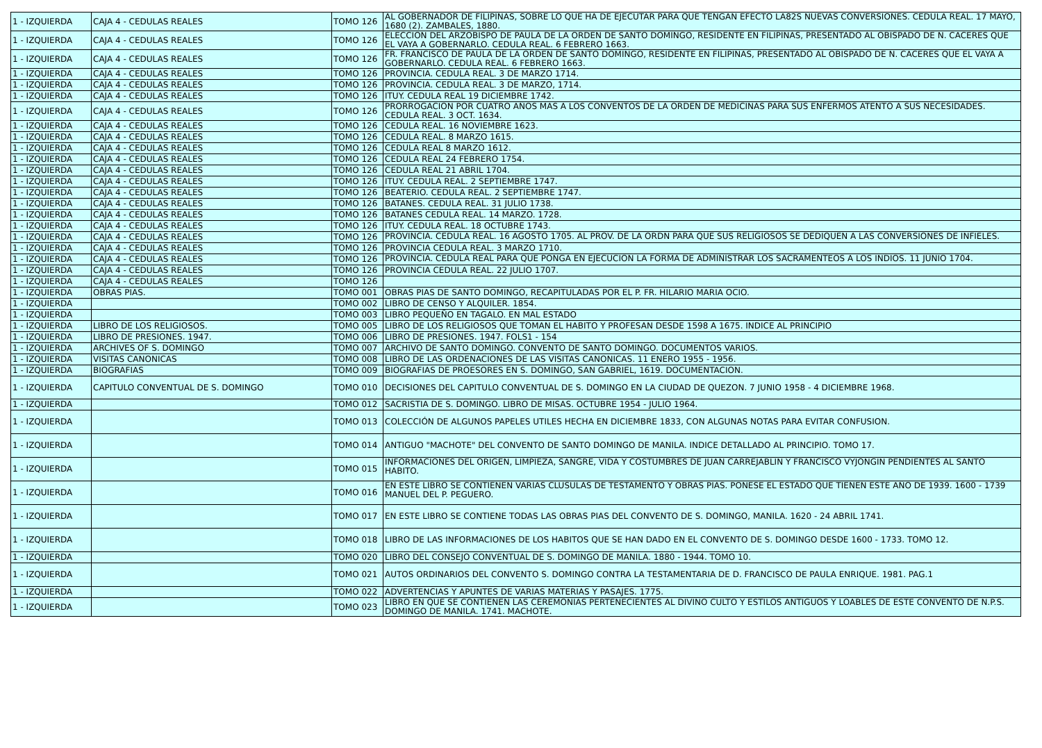| 1 - IZQUIERDA | CAJA 4 - CEDULAS REALES | TOMO 126 | AL GOBERNADOR DE FILIPINAS, SOBRE LO QUE HA DE EJECUTAR PARA QUE TENGAN EFECTO LA82S NUEVAS CONVERSIONES. CEDULA REAL. 17 MAYO, 1680 (2). ZAMBALES, 1880. |
| 1 - IZQUIERDA | CAJA 4 - CEDULAS REALES | TOMO 126 | ELECCION DEL ARZOBISPO DE PAULA DE LA ORDEN DE SANTO DOMINGO, RESIDENTE EN FILIPINAS, PRESENTADO AL OBISPADO DE N. CACERES QUE EL VAYA A GOBERNARLO. CEDULA REAL. 6 FEBRERO 1663. |
| 1 - IZQUIERDA | CAJA 4 - CEDULAS REALES | TOMO 126 | FR. FRANCISCO DE PAULA DE LA ORDEN DE SANTO DOMINGO, RESIDENTE EN FILIPINAS, PRESENTADO AL OBISPADO DE N. CACERES QUE EL VAYA A GOBERNARLO. CEDULA REAL. 6 FEBRERO 1663. |
| 1 - IZQUIERDA | CAJA 4 - CEDULAS REALES | TOMO 126 | PROVINCIA. CEDULA REAL. 3 DE MARZO 1714. |
| 1 - IZQUIERDA | CAJA 4 - CEDULAS REALES | TOMO 126 | PROVINCIA. CEDULA REAL. 3 DE MARZO, 1714. |
| 1 - IZQUIERDA | CAJA 4 - CEDULAS REALES | TOMO 126 | ITUY. CEDULA REAL 19 DICIEMBRE 1742. |
| 1 - IZQUIERDA | CAJA 4 - CEDULAS REALES | TOMO 126 | PRORROGACION POR CUATRO AÑOS MAS A LOS CONVENTOS DE LA ORDEN DE MEDICINAS PARA SUS ENFERMOS ATENTO A SUS NECESIDADES. CEDULA REAL. 3 OCT. 1634. |
| 1 - IZQUIERDA | CAJA 4 - CEDULAS REALES | TOMO 126 | CEDULA REAL. 16 NOVIEMBRE 1623. |
| 1 - IZQUIERDA | CAJA 4 - CEDULAS REALES | TOMO 126 | CEDULA REAL. 8 MARZO 1615. |
| 1 - IZQUIERDA | CAJA 4 - CEDULAS REALES | TOMO 126 | CEDULA REAL 8 MARZO 1612. |
| 1 - IZQUIERDA | CAJA 4 - CEDULAS REALES | TOMO 126 | CEDULA REAL 24 FEBRERO 1754. |
| 1 - IZQUIERDA | CAJA 4 - CEDULAS REALES | TOMO 126 | CEDULA REAL 21 ABRIL 1704. |
| 1 - IZQUIERDA | CAJA 4 - CEDULAS REALES | TOMO 126 | ITUY. CEDULA REAL. 2 SEPTIEMBRE 1747. |
| 1 - IZQUIERDA | CAJA 4 - CEDULAS REALES | TOMO 126 | BEATERIO. CEDULA REAL. 2 SEPTIEMBRE 1747. |
| 1 - IZQUIERDA | CAJA 4 - CEDULAS REALES | TOMO 126 | BATANES. CEDULA REAL. 31 JULIO 1738. |
| 1 - IZQUIERDA | CAJA 4 - CEDULAS REALES | TOMO 126 | BATANES CEDULA REAL. 14 MARZO. 1728. |
| 1 - IZQUIERDA | CAJA 4 - CEDULAS REALES | TOMO 126 | ITUY. CEDULA REAL. 18 OCTUBRE 1743. |
| 1 - IZQUIERDA | CAJA 4 - CEDULAS REALES | TOMO 126 | PROVINCIA. CEDULA REAL. 16 AGOSTO 1705. AL PROV. DE LA ORDN PARA QUE SUS RELIGIOSOS SE DEDIQUEN A LAS CONVERSIONES DE INFIELES. |
| 1 - IZQUIERDA | CAJA 4 - CEDULAS REALES | TOMO 126 | PROVINCIA CEDULA REAL. 3 MARZO 1710. |
| 1 - IZQUIERDA | CAJA 4 - CEDULAS REALES | TOMO 126 | PROVINCIA. CEDULA REAL PARA QUE PONGA EN EJECUCION LA FORMA DE ADMINISTRAR LOS SACRAMENTEOS A LOS INDIOS. 11 JUNIO 1704. |
| 1 - IZQUIERDA | CAJA 4 - CEDULAS REALES | TOMO 126 | PROVINCIA CEDULA REAL. 22 JULIO 1707. |
| 1 - IZQUIERDA | CAJA 4 - CEDULAS REALES | TOMO 126 | |
| 1 - IZQUIERDA | OBRAS PIAS. | TOMO 001 | OBRAS PIAS DE SANTO DOMINGO, RECAPITULADAS POR EL P. FR. HILARIO MARIA OCIO. |
| 1 - IZQUIERDA | | TOMO 002 | LIBRO DE CENSO Y ALQUILER. 1854. |
| 1 - IZQUIERDA | | TOMO 003 | LIBRO PEQUEÑO EN TAGALO. EN MAL ESTADO |
| 1 - IZQUIERDA | LIBRO DE LOS RELIGIOSOS. | TOMO 005 | LIBRO DE LOS RELIGIOSOS QUE TOMAN EL HABITO Y PROFESAN DESDE 1598 A 1675. INDICE AL PRINCIPIO |
| 1 - IZQUIERDA | LIBRO DE PRESIONES. 1947. | TOMO 006 | LIBRO DE PRESIONES. 1947. FOLS1 - 154 |
| 1 - IZQUIERDA | ARCHIVES OF S. DOMINGO | TOMO 007 | ARCHIVO DE SANTO DOMINGO. CONVENTO DE SANTO DOMINGO. DOCUMENTOS VARIOS. |
| 1 - IZQUIERDA | VISITAS CANONICAS | TOMO 008 | LIBRO DE LAS ORDENACIONES DE LAS VISITAS CANONICAS. 11 ENERO 1955 - 1956. |
| 1 - IZQUIERDA | BIOGRAFIAS | TOMO 009 | BIOGRAFIAS DE PROESORES EN S. DOMINGO, SAN GABRIEL, 1619. DOCUMENTACION. |
| 1 - IZQUIERDA | CAPITULO CONVENTUAL DE S. DOMINGO | TOMO 010 | DECISIONES DEL CAPITULO CONVENTUAL DE S. DOMINGO EN LA CIUDAD DE QUEZON. 7 JUNIO 1958 - 4 DICIEMBRE 1968. |
| 1 - IZQUIERDA | | TOMO 012 | SACRISTIA DE S. DOMINGO. LIBRO DE MISAS. OCTUBRE 1954 - JULIO 1964. |
| 1 - IZQUIERDA | | TOMO 013 | COLECCIÓN DE ALGUNOS PAPELES UTILES HECHA EN DICIEMBRE 1833, CON ALGUNAS NOTAS PARA EVITAR CONFUSION. |
| 1 - IZQUIERDA | | TOMO 014 | ANTIGUO "MACHOTE" DEL CONVENTO DE SANTO DOMINGO DE MANILA. INDICE DETALLADO AL PRINCIPIO. TOMO 17. |
| 1 - IZQUIERDA | | TOMO 015 | INFORMACIONES DEL ORIGEN, LIMPIEZA, SANGRE, VIDA Y COSTUMBRES DE JUAN CARREJABLIN Y FRANCISCO VYJONGIN PENDIENTES AL SANTO HABITO. |
| 1 - IZQUIERDA | | TOMO 016 | EN ESTE LIBRO SE CONTIENEN VARIAS CLUSULAS DE TESTAMENTO Y OBRAS PIAS. PONESE EL ESTADO QUE TIENEN ESTE AÑO DE 1939. 1600 - 1739 MANUEL DEL P. PEGUERO. |
| 1 - IZQUIERDA | | TOMO 017 | EN ESTE LIBRO SE CONTIENE TODAS LAS OBRAS PIAS DEL CONVENTO DE S. DOMINGO, MANILA. 1620 - 24 ABRIL 1741. |
| 1 - IZQUIERDA | | TOMO 018 | LIBRO DE LAS INFORMACIONES DE LOS HABITOS QUE SE HAN DADO EN EL CONVENTO DE S. DOMINGO DESDE 1600 - 1733. TOMO 12. |
| 1 - IZQUIERDA | | TOMO 020 | LIBRO DEL CONSEJO CONVENTUAL DE S. DOMINGO DE MANILA. 1880 - 1944. TOMO 10. |
| 1 - IZQUIERDA | | TOMO 021 | AUTOS ORDINARIOS DEL CONVENTO S. DOMINGO CONTRA LA TESTAMENTARIA DE D. FRANCISCO DE PAULA ENRIQUE. 1981. PAG.1 |
| 1 - IZQUIERDA | | TOMO 022 | ADVERTENCIAS Y APUNTES DE VARIAS MATERIAS Y PASAJES. 1775. |
| 1 - IZQUIERDA | | TOMO 023 | LIBRO EN QUE SE CONTIENEN LAS CEREMONIAS PERTENECIENTES AL DIVINO CULTO Y ESTILOS ANTIGUOS Y LOABLES DE ESTE CONVENTO DE N.P.S. DOMINGO DE MANILA. 1741. MACHOTE. |